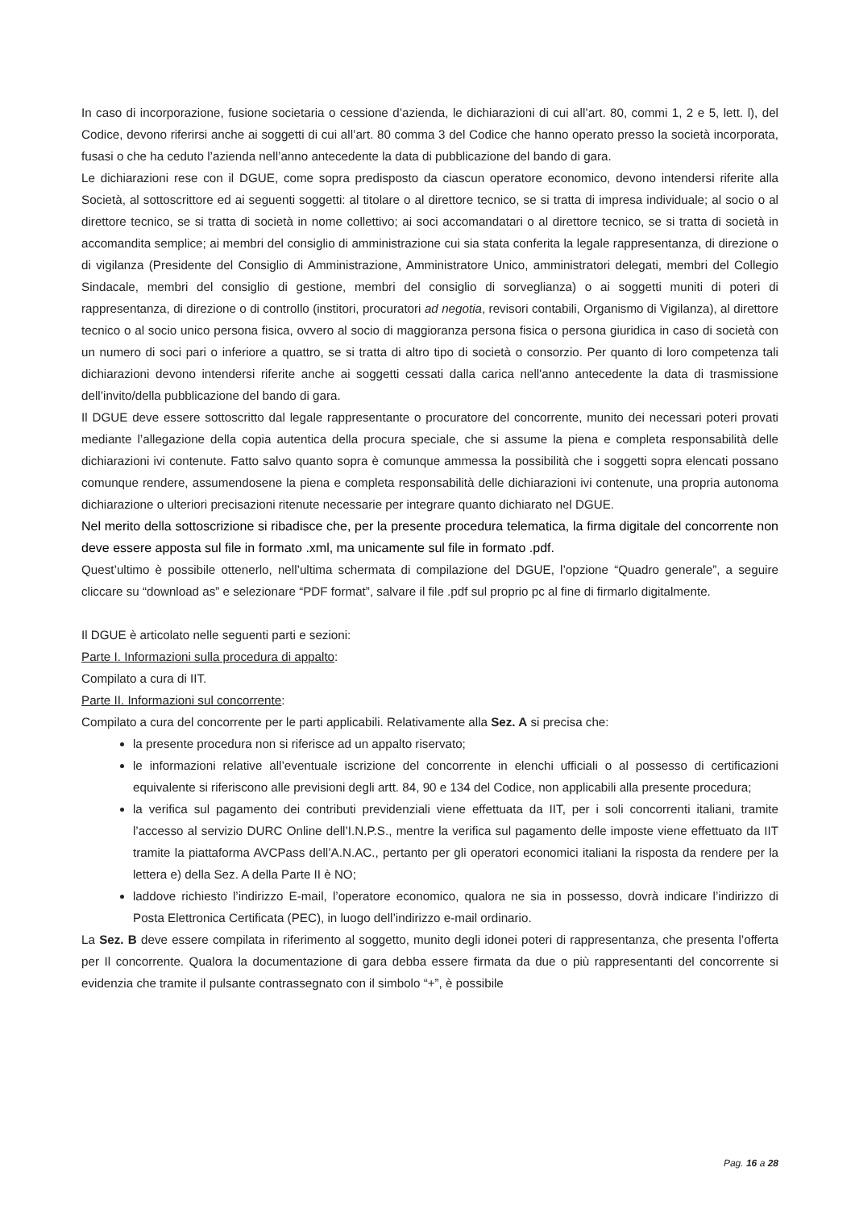In caso di incorporazione, fusione societaria o cessione d’azienda, le dichiarazioni di cui all’art. 80, commi 1, 2 e 5, lett. l), del Codice, devono riferirsi anche ai soggetti di cui all’art. 80 comma 3 del Codice che hanno operato presso la società incorporata, fusasi o che ha ceduto l’azienda nell’anno antecedente la data di pubblicazione del bando di gara.
Le dichiarazioni rese con il DGUE, come sopra predisposto da ciascun operatore economico, devono intendersi riferite alla Società, al sottoscrittore ed ai seguenti soggetti: al titolare o al direttore tecnico, se si tratta di impresa individuale; al socio o al direttore tecnico, se si tratta di società in nome collettivo; ai soci accomandatari o al direttore tecnico, se si tratta di società in accomandita semplice; ai membri del consiglio di amministrazione cui sia stata conferita la legale rappresentanza, di direzione o di vigilanza (Presidente del Consiglio di Amministrazione, Amministratore Unico, amministratori delegati, membri del Collegio Sindacale, membri del consiglio di gestione, membri del consiglio di sorveglianza) o ai soggetti muniti di poteri di rappresentanza, di direzione o di controllo (institori, procuratori ad negotia, revisori contabili, Organismo di Vigilanza), al direttore tecnico o al socio unico persona fisica, ovvero al socio di maggioranza persona fisica o persona giuridica in caso di società con un numero di soci pari o inferiore a quattro, se si tratta di altro tipo di società o consorzio. Per quanto di loro competenza tali dichiarazioni devono intendersi riferite anche ai soggetti cessati dalla carica nell'anno antecedente la data di trasmissione dell’invito/della pubblicazione del bando di gara.
Il DGUE deve essere sottoscritto dal legale rappresentante o procuratore del concorrente, munito dei necessari poteri provati mediante l’allegazione della copia autentica della procura speciale, che si assume la piena e completa responsabilità delle dichiarazioni ivi contenute. Fatto salvo quanto sopra è comunque ammessa la possibilità che i soggetti sopra elencati possano comunque rendere, assumendosene la piena e completa responsabilità delle dichiarazioni ivi contenute, una propria autonoma dichiarazione o ulteriori precisazioni ritenute necessarie per integrare quanto dichiarato nel DGUE.
Nel merito della sottoscrizione si ribadisce che, per la presente procedura telematica, la firma digitale del concorrente non deve essere apposta sul file in formato .xml, ma unicamente sul file in formato .pdf.
Quest’ultimo è possibile ottenerlo, nell’ultima schermata di compilazione del DGUE, l’opzione “Quadro generale”, a seguire cliccare su “download as” e selezionare “PDF format”, salvare il file .pdf sul proprio pc al fine di firmarlo digitalmente.
Il DGUE è articolato nelle seguenti parti e sezioni:
Parte I. Informazioni sulla procedura di appalto:
Compilato a cura di IIT.
Parte II. Informazioni sul concorrente:
Compilato a cura del concorrente per le parti applicabili. Relativamente alla Sez. A si precisa che:
la presente procedura non si riferisce ad un appalto riservato;
le informazioni relative all’eventuale iscrizione del concorrente in elenchi ufficiali o al possesso di certificazioni equivalente si riferiscono alle previsioni degli artt. 84, 90 e 134 del Codice, non applicabili alla presente procedura;
la verifica sul pagamento dei contributi previdenziali viene effettuata da IIT, per i soli concorrenti italiani, tramite l’accesso al servizio DURC Online dell’I.N.P.S., mentre la verifica sul pagamento delle imposte viene effettuato da IIT tramite la piattaforma AVCPass dell’A.N.AC., pertanto per gli operatori economici italiani la risposta da rendere per la lettera e) della Sez. A della Parte II è NO;
laddove richiesto l’indirizzo E-mail, l’operatore economico, qualora ne sia in possesso, dovrà indicare l’indirizzo di Posta Elettronica Certificata (PEC), in luogo dell’indirizzo e-mail ordinario.
La Sez. B deve essere compilata in riferimento al soggetto, munito degli idonei poteri di rappresentanza, che presenta l’offerta per Il concorrente. Qualora la documentazione di gara debba essere firmata da due o più rappresentanti del concorrente si evidenzia che tramite il pulsante contrassegnato con il simbolo “+”, è possibile
Pag. 16 a 28